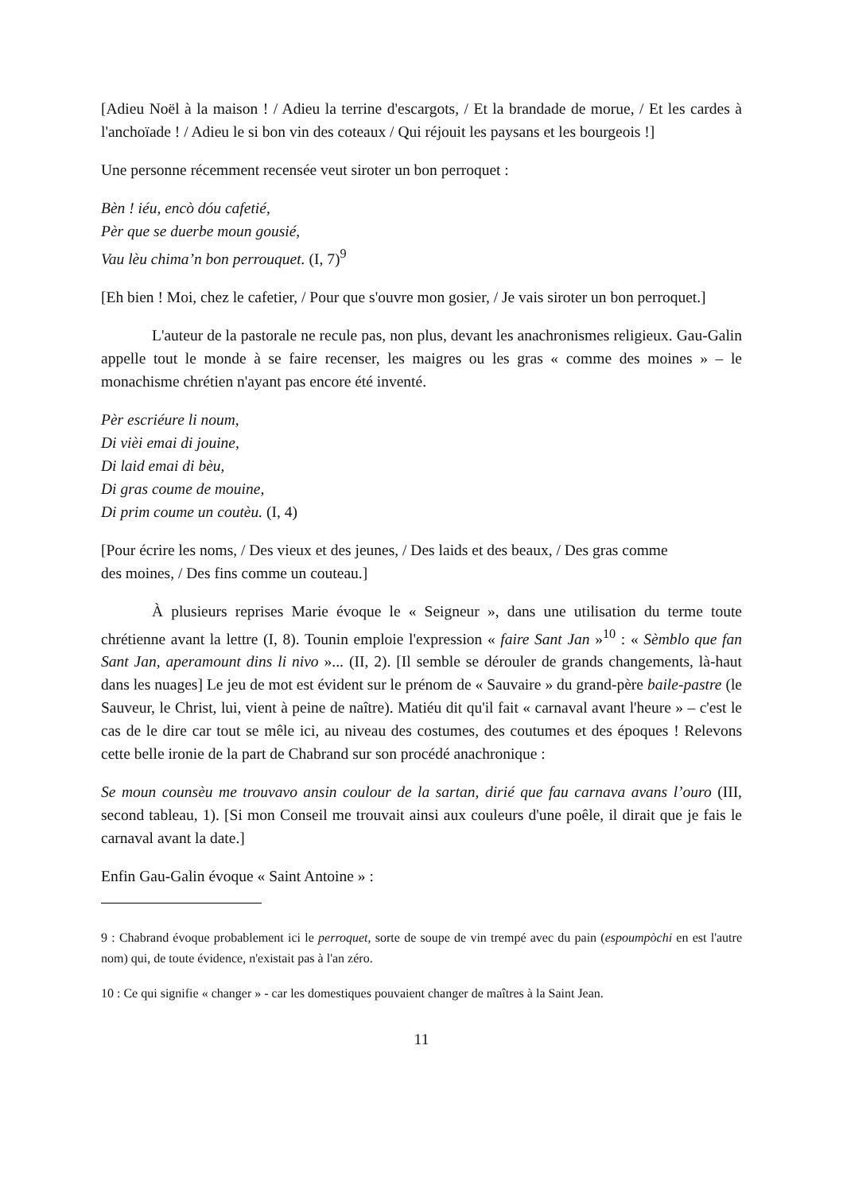[Adieu Noël à la maison ! / Adieu la terrine d'escargots, / Et la brandade de morue, / Et les cardes à l'anchoïade ! / Adieu le si bon vin des coteaux / Qui réjouit les paysans et les bourgeois !]
Une personne récemment recensée veut siroter un bon perroquet :
Bèn ! iéu, encò dóu cafetié,
Pèr que se duerbe moun gousié,
Vau lèu chima’n bon perrouquet. (I, 7)<sup>9</sup>
[Eh bien ! Moi, chez le cafetier, / Pour que s'ouvre mon gosier, / Je vais siroter un bon perroquet.]
L'auteur de la pastorale ne recule pas, non plus, devant les anachronismes religieux. Gau-Galin appelle tout le monde à se faire recenser, les maigres ou les gras « comme des moines » – le monachisme chrétien n'ayant pas encore été inventé.
Pèr escriéure li noum,
Di vièi emai di jouine,
Di laid emai di bèu,
Di gras coume de mouine,
Di prim coume un coutèu. (I, 4)
[Pour écrire les noms, / Des vieux et des jeunes, / Des laids et des beaux, / Des gras comme
des moines, / Des fins comme un couteau.]
À plusieurs reprises Marie évoque le « Seigneur », dans une utilisation du terme toute chrétienne avant la lettre (I, 8). Tounin emploie l'expression « faire Sant Jan »<sup>10</sup> : « Sèmblo que fan Sant Jan, aperamount dins li nivo »... (II, 2). [Il semble se dérouler de grands changements, là-haut dans les nuages] Le jeu de mot est évident sur le prénom de « Sauvaire » du grand-père baile-pastre (le Sauveur, le Christ, lui, vient à peine de naître). Matiéu dit qu'il fait « carnaval avant l'heure » – c'est le cas de le dire car tout se mêle ici, au niveau des costumes, des coutumes et des époques ! Relevons cette belle ironie de la part de Chabrand sur son procédé anachronique :
Se moun counsèu me trouvavo ansin coulour de la sartan, dirié que fau carnava avans l’ouro (III, second tableau, 1). [Si mon Conseil me trouvait ainsi aux couleurs d'une poêle, il dirait que je fais le carnaval avant la date.]
Enfin Gau-Galin évoque « Saint Antoine » :
9 : Chabrand évoque probablement ici le perroquet, sorte de soupe de vin trempé avec du pain (espoumpòchi en est l'autre nom) qui, de toute évidence, n'existait pas à l'an zéro.
10 : Ce qui signifie « changer » - car les domestiques pouvaient changer de maîtres à la Saint Jean.
11